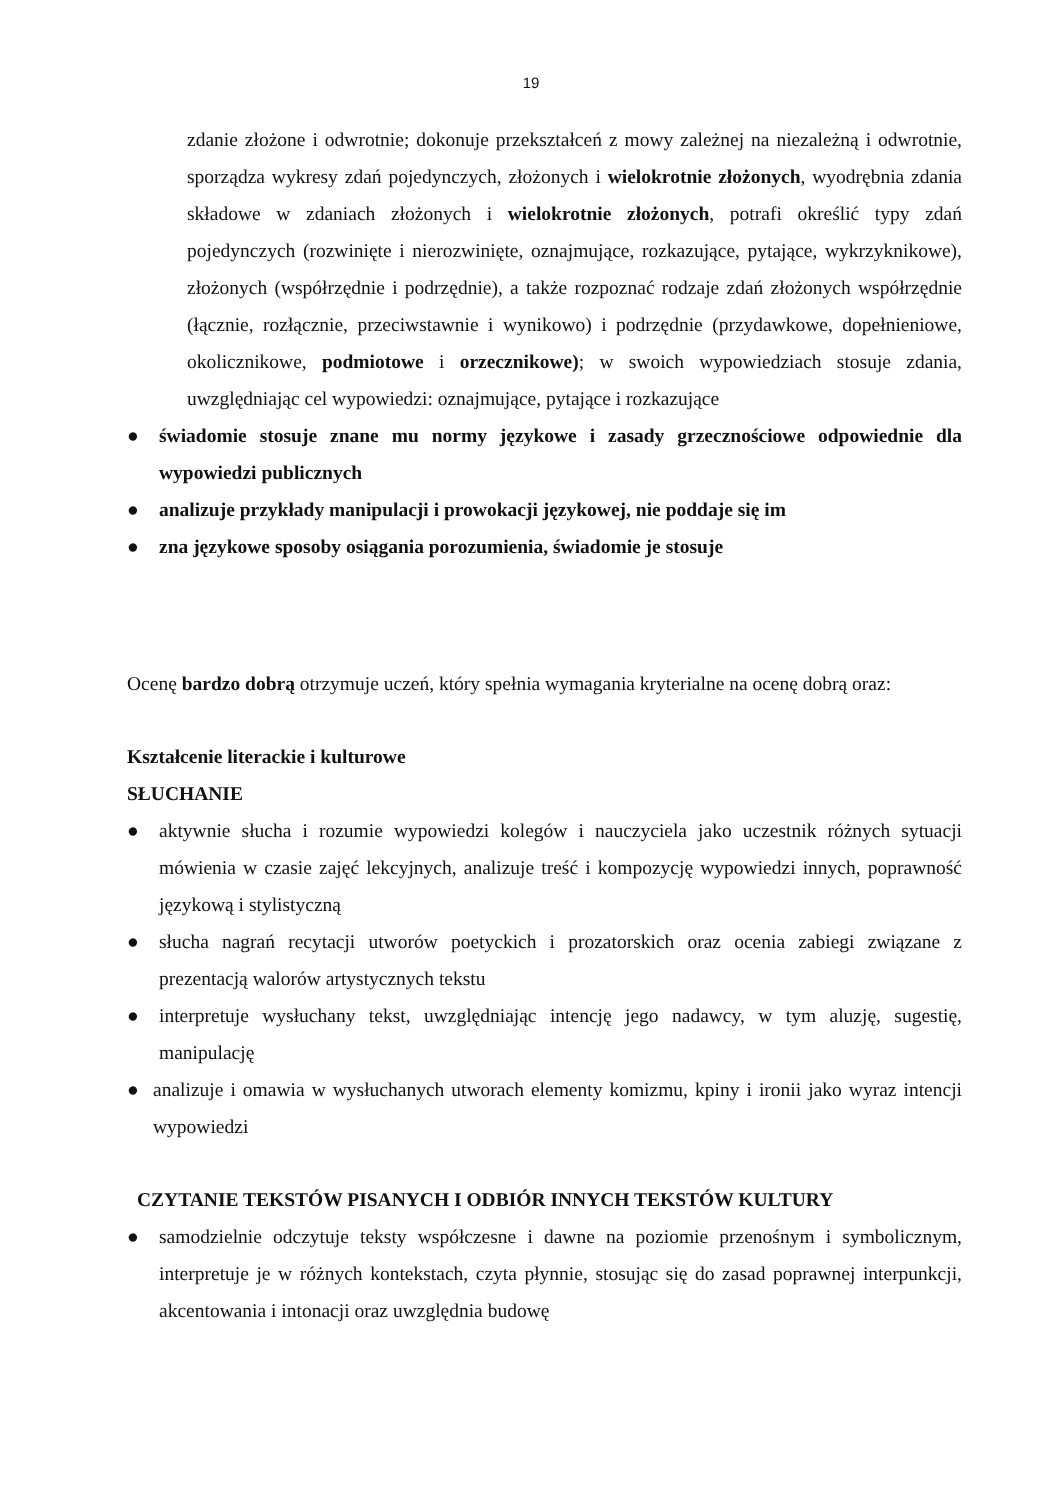19
zdanie złożone i odwrotnie; dokonuje przekształceń z mowy zależnej na niezależną i odwrotnie, sporządza wykresy zdań pojedynczych, złożonych i wielokrotnie złożonych, wyodrębnia zdania składowe w zdaniach złożonych i wielokrotnie złożonych, potrafi określić typy zdań pojedynczych (rozwinięte i nierozwinięte, oznajmujące, rozkazujące, pytające, wykrzyknikowe), złożonych (współrzędnie i podrzędnie), a także rozpoznać rodzaje zdań złożonych współrzędnie (łącznie, rozłącznie, przeciwstawnie i wynikowo) i podrzędnie (przydawkowe, dopełnieniowe, okolicznikowe, podmiotowe i orzecznikowe); w swoich wypowiedziach stosuje zdania, uwzględniając cel wypowiedzi: oznajmujące, pytające i rozkazujące
● świadomie stosuje znane mu normy językowe i zasady grzecznościowe odpowiednie dla wypowiedzi publicznych
● analizuje przykłady manipulacji i prowokacji językowej, nie poddaje się im
● zna językowe sposoby osiągania porozumienia, świadomie je stosuje
Ocenę bardzo dobrą otrzymuje uczeń, który spełnia wymagania kryterialne na ocenę dobrą oraz:
Kształcenie literackie i kulturowe
SŁUCHANIE
● aktywnie słucha i rozumie wypowiedzi kolegów i nauczyciela jako uczestnik różnych sytuacji mówienia w czasie zajęć lekcyjnych, analizuje treść i kompozycję wypowiedzi innych, poprawność językową i stylistyczną
● słucha nagrań recytacji utworów poetyckich i prozatorskich oraz ocenia zabiegi związane z prezentacją walorów artystycznych tekstu
● interpretuje wysłuchany tekst, uwzględniając intencję jego nadawcy, w tym aluzję, sugestię, manipulację
● analizuje i omawia w wysłuchanych utworach elementy komizmu, kpiny i ironii jako wyraz intencji wypowiedzi
CZYTANIE TEKSTÓW PISANYCH I ODBIÓR INNYCH TEKSTÓW KULTURY
● samodzielnie odczytuje teksty współczesne i dawne na poziomie przenośnym i symbolicznym, interpretuje je w różnych kontekstach, czyta płynnie, stosując się do zasad poprawnej interpunkcji, akcentowania i intonacji oraz uwzględnia budowę